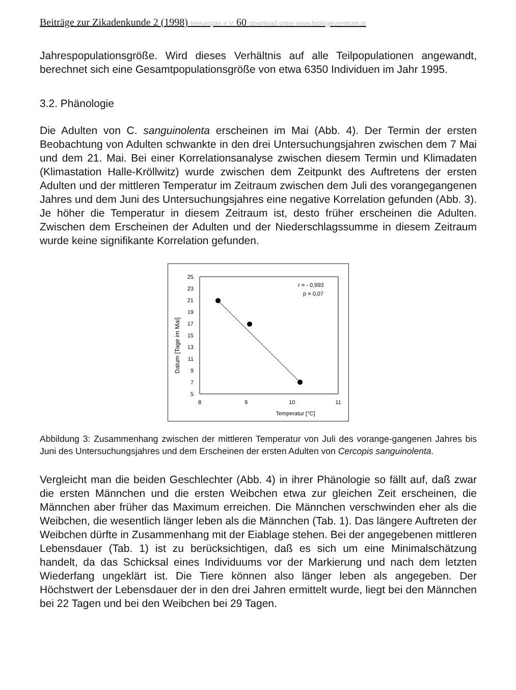Beiträge zur Zikadenkunde 2 (1998) teleuropas e.V. 60 download unter www.biologiezentrum.at
Jahrespopulationsgröße. Wird dieses Verhältnis auf alle Teilpopulationen angewandt, berechnet sich eine Gesamtpopulationsgröße von etwa 6350 Individuen im Jahr 1995.
3.2. Phänologie
Die Adulten von C. sanguinolenta erscheinen im Mai (Abb. 4). Der Termin der ersten Beobachtung von Adulten schwankte in den drei Untersuchungsjahren zwischen dem 7 Mai und dem 21. Mai. Bei einer Korrelationsanalyse zwischen diesem Termin und Klimadaten (Klimastation Halle-Kröllwitz) wurde zwischen dem Zeitpunkt des Auftretens der ersten Adulten und der mittleren Temperatur im Zeitraum zwischen dem Juli des vorangegangenen Jahres und dem Juni des Untersuchungsjahres eine negative Korrelation gefunden (Abb. 3). Je höher die Temperatur in diesem Zeitraum ist, desto früher erscheinen die Adulten. Zwischen dem Erscheinen der Adulten und der Niederschlagssumme in diesem Zeitraum wurde keine signifikante Korrelation gefunden.
Datum [Tage im Mai]
25
23
21
19
17
15
13
11
9
7
5
8
9
10
11
Temperatur [°C]
r = - 0,993
p = 0,07
Abbildung 3: Zusammenhang zwischen der mittleren Temperatur von Juli des vorange-gangenen Jahres bis Juni des Untersuchungsjahres und dem Erscheinen der ersten Adulten von Cercopis sanguinolenta.
Vergleicht man die beiden Geschlechter (Abb. 4) in ihrer Phänologie so fällt auf, daß zwar die ersten Männchen und die ersten Weibchen etwa zur gleichen Zeit erscheinen, die Männchen aber früher das Maximum erreichen. Die Männchen verschwinden eher als die Weibchen, die wesentlich länger leben als die Männchen (Tab. 1). Das längere Auftreten der Weibchen dürfte in Zusammenhang mit der Eiablage stehen. Bei der angegebenen mittleren Lebensdauer (Tab. 1) ist zu berücksichtigen, daß es sich um eine Minimalschätzung handelt, da das Schicksal eines Individuums vor der Markierung und nach dem letzten Wiederfang ungeklärt ist. Die Tiere können also länger leben als angegeben. Der Höchstwert der Lebensdauer der in den drei Jahren ermittelt wurde, liegt bei den Männchen bei 22 Tagen und bei den Weibchen bei 29 Tagen.